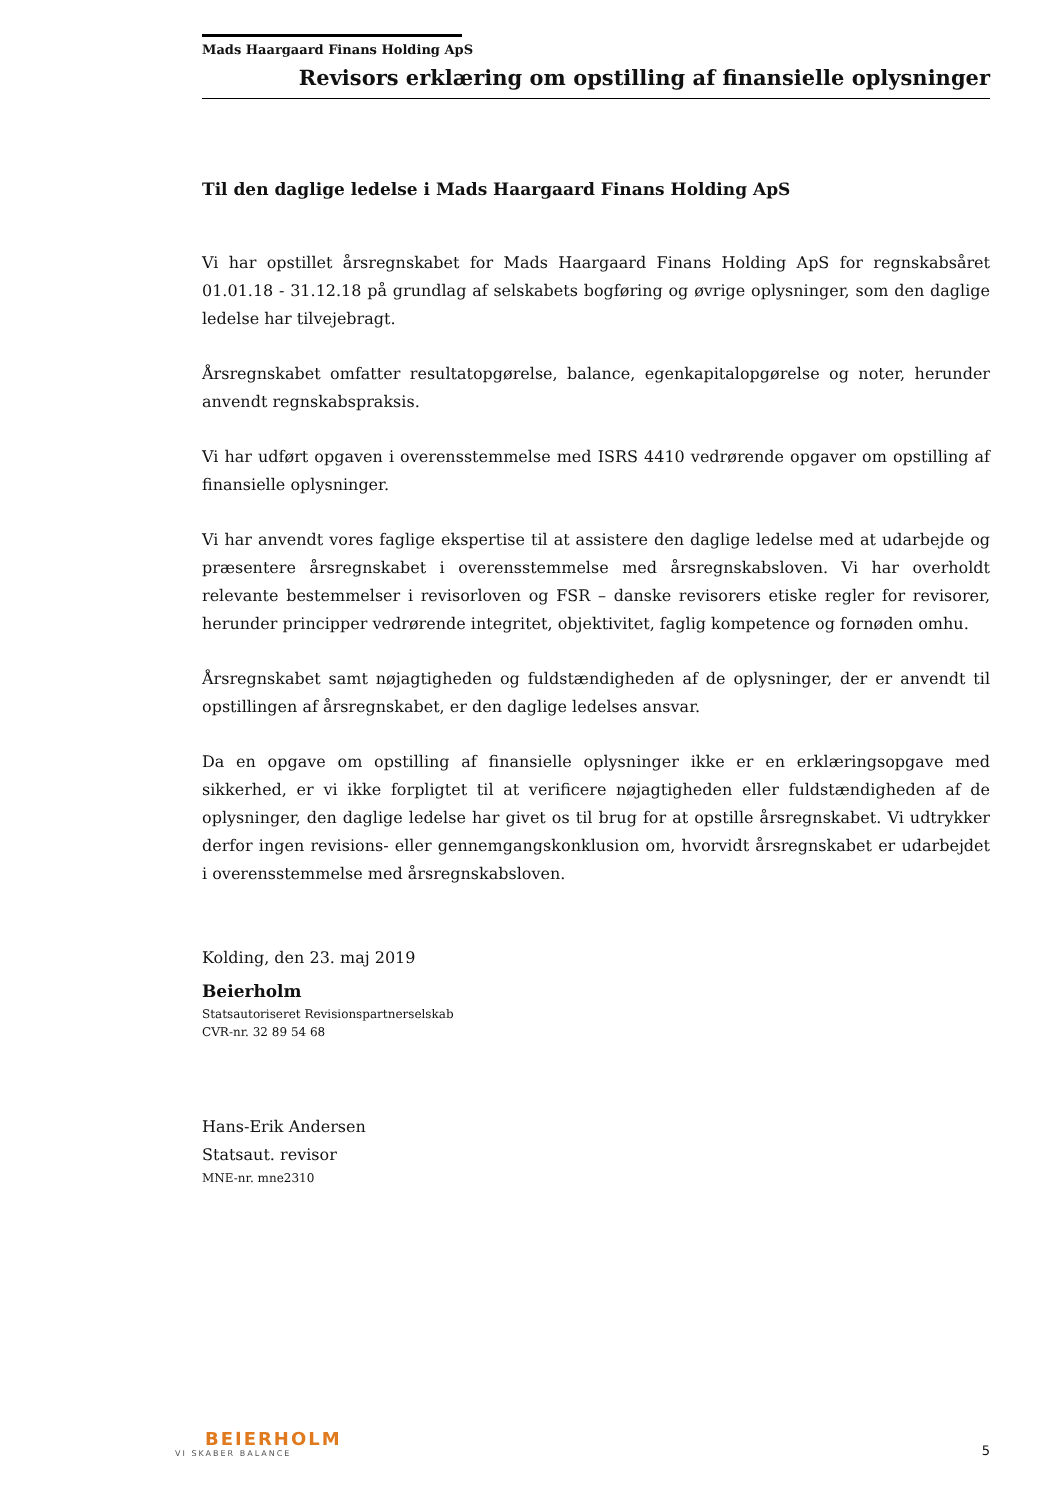Mads Haargaard Finans Holding ApS
Revisors erklæring om opstilling af finansielle oplysninger
Til den daglige ledelse i Mads Haargaard Finans Holding ApS
Vi har opstillet årsregnskabet for Mads Haargaard Finans Holding ApS for regnskabsåret 01.01.18 - 31.12.18 på grundlag af selskabets bogføring og øvrige oplysninger, som den daglige ledelse har tilvejebragt.
Årsregnskabet omfatter resultatopgørelse, balance, egenkapitalopgørelse og noter, herunder anvendt regnskabspraksis.
Vi har udført opgaven i overensstemmelse med ISRS 4410 vedrørende opgaver om opstilling af finansielle oplysninger.
Vi har anvendt vores faglige ekspertise til at assistere den daglige ledelse med at udarbejde og præsentere årsregnskabet i overensstemmelse med årsregnskabsloven. Vi har overholdt relevante bestemmelser i revisorloven og FSR – danske revisorers etiske regler for revisorer, herunder principper vedrørende integritet, objektivitet, faglig kompetence og fornøden omhu.
Årsregnskabet samt nøjagtigheden og fuldstændigheden af de oplysninger, der er anvendt til opstillingen af årsregnskabet, er den daglige ledelses ansvar.
Da en opgave om opstilling af finansielle oplysninger ikke er en erklæringsopgave med sikkerhed, er vi ikke forpligtet til at verificere nøjagtigheden eller fuldstændigheden af de oplysninger, den daglige ledelse har givet os til brug for at opstille årsregnskabet. Vi udtrykker derfor ingen revisions- eller gennemgangskonklusion om, hvorvidt årsregnskabet er udarbejdet i overensstemmelse med årsregnskabsloven.
Kolding, den 23. maj 2019
Beierholm
Statsautoriseret Revisionspartnerselskab
CVR-nr. 32 89 54 68
Hans-Erik Andersen
Statsaut. revisor
MNE-nr. mne2310
BEIERHOLM
VI SKABER BALANCE
5